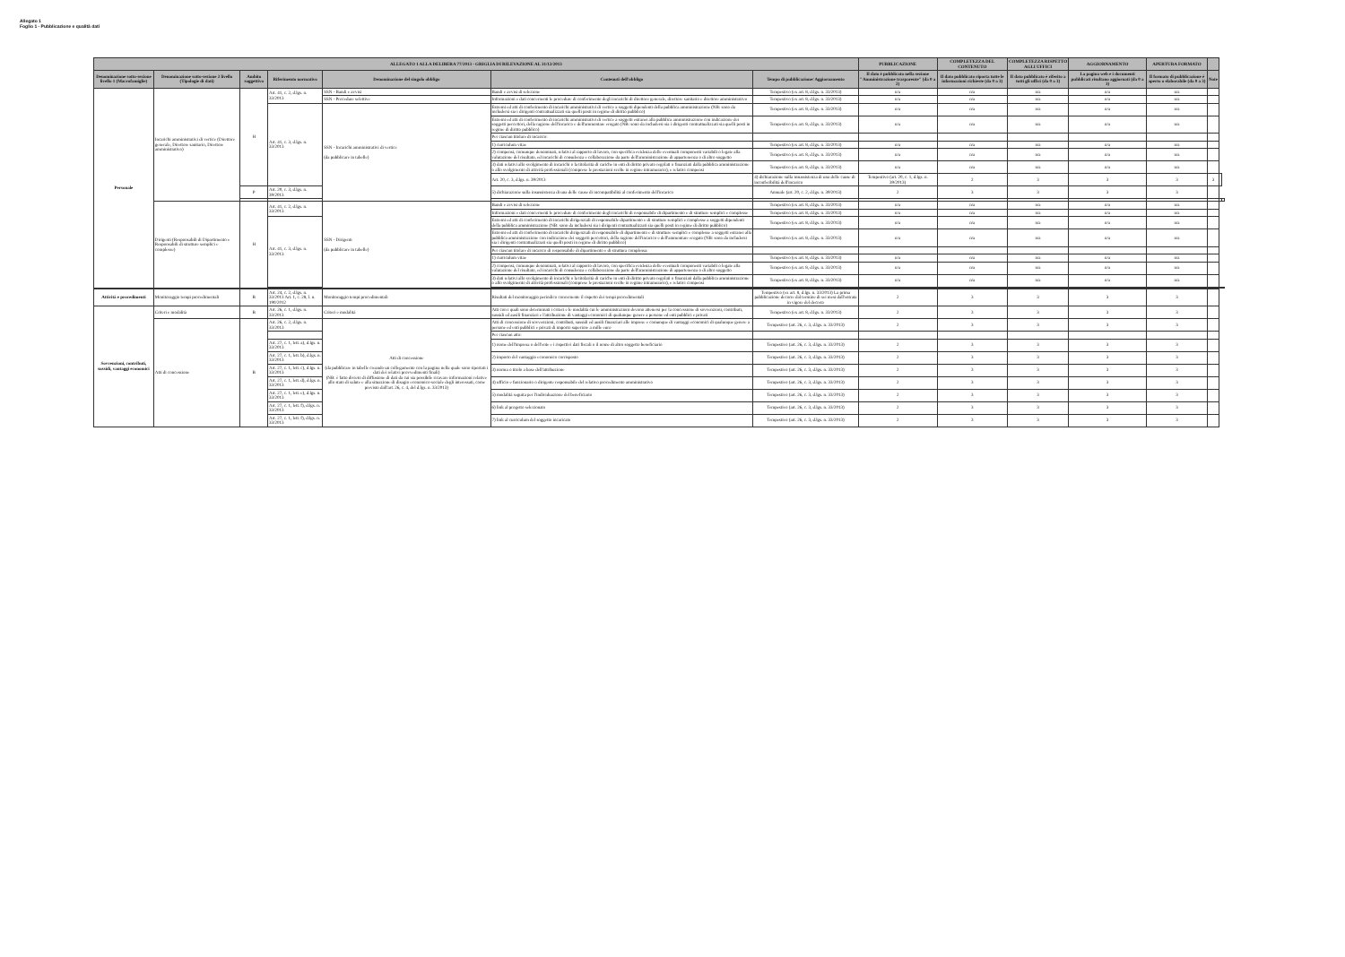Allegato 1
Foglio 1 - Pubblicazione e qualità dati
| ALLEGATO 1 ALLA DELIBERA 77/2013 - GRIGLIA DI RILEVAZIONE AL 31/12/2013 | | | | | | | PUBBLICAZIONE | COMPLETEZZA DEL CONTENUTO | COMPLETEZZA RISPETTO AGLI UFFICI | AGGIORNAMENTO | APERTURA FORMATO | | | |
| --- | --- | --- | --- | --- | --- | --- | --- | --- | --- | --- | --- | --- | --- | --- |
| Denominazione sotto-sezione livello 1 (Macrofamiglie) | Denominazione sotto-sezione 2 livello (Tipologie di dati) | Ambito soggettivo | Riferimento normativo | Denominazione del singolo obbligo | Contenuti dell'obbligo | Tempo di pubblicazione/ Aggiornamento | Il dato è pubblicato nella sezione "Amministrazione trasparente" (da 0 a 2) | Il dato pubblicato riporta tutte le informazioni richieste (da 0 a 3) | Il dato pubblicato è riferito a tutti gli uffici (da 0 a 3) | La pagina web e i documenti pubblicati risultano aggiornati (da 0 a 3) | Il formato di pubblicazione è aperto o elaborabile (da 0 a 3) | Note | | |
| Personale | Incarichi amministrativi di vertice (Direttore generale, Direttore sanitario, Direttore amministrativo) | H | Art. 41, c. 2, d.lgs. n. 33/2013 | SSN - Bandi e avvisi | Bandi e avvisi di selezione | Tempestivo (ex art. 8, d.lgs. n. 33/2013) | n/a | n/a | n/a | n/a | n/a | | | |
| | | | | SSN - Procedure selettive | Informazioni e dati concernenti le procedure di conferimento degli incarichi di direttore generale, direttore sanitario e direttore amministrativo | Tempestivo (ex art. 8, d.lgs. n. 33/2013) | n/a | n/a | n/a | n/a | n/a | | | |
| | | | Art. 41, c. 3, d.lgs. n. 33/2013 | SSN - Incarichi amministrativi di vertice (da pubblicare in tabelle) | Estremi ed atti di conferimento di incarichi amministrativi di vertice a soggetti dipendenti della pubblica amministrazione (NB: sono da includersi sia i dirigenti contrattualizzati sia quelli posti in regime di diritto pubblico) | Tempestivo (ex art. 8, d.lgs. n. 33/2013) | n/a | n/a | n/a | n/a | n/a | | | |
| | | | | | Estremi ed atti di conferimento di incarichi amministrativi di vertice a soggetti estranei alla pubblica amministrazione con indicazione dei soggetti percettori, della ragione dell'incarico e dell'ammontare erogato (NB: sono da includersi sia i dirigenti contrattualizzati sia quelli posti in regime di diritto pubblico) | Tempestivo (ex art. 8, d.lgs. n. 33/2013) | n/a | n/a | n/a | n/a | n/a | | | |
| | | | | | Per ciascun titolare di incarico: | | | | | | | | | |
| | | | | | 1) curriculum vitae | Tempestivo (ex art. 8, d.lgs. n. 33/2013) | n/a | n/a | n/a | n/a | n/a | | | |
| | | | | | 2) compensi, comunque denominati, relativi al rapporto di lavoro, con specifica evidenza delle eventuali componenti variabili o legate alla valutazione del risultato, ed incarichi di consulenza e collaborazione da parte dell'amministrazione di appartenenza o di altro soggetto | Tempestivo (ex art. 8, d.lgs. n. 33/2013) | n/a | n/a | n/a | n/a | n/a | | | |
| | | | | | 3) dati relativi allo svolgimento di incarichi o la titolarità di cariche in enti di diritto privato regolati o finanziati dalla pubblica amministrazione o allo svolgimento di attività professionali (comprese le prestazioni svolte in regime intramurario), e relativi compensi | Tempestivo (ex art. 8, d.lgs. n. 33/2013) | n/a | n/a | n/a | n/a | n/a | | | |
| | | | | | Art. 20, c. 3, d.lgs. n. 39/2013 | 4) dichiarazione sulla insussistenza di una delle cause di inconferibilità dell'incarico | Tempestivo (art. 20, c. 1, d.lgs. n. 39/2013) | 2 | 3 | 3 | 3 | 3 | | |
| | | P | Art. 20, c. 3, d.lgs. n. 39/2013 | | 5) dichiarazione sulla insussistenza di una delle cause di incompatibilità al conferimento dell'incarico | Annuale (art. 20, c. 2, d.lgs. n. 39/2013) | 2 | 3 | 3 | 3 | 3 | | | |
| | Dirigenti (Responsabili di Dipartimento e Responsabili di strutture semplici e complesse) | H | Art. 41, c. 2, d.lgs. n. 33/2013 | SSN - Dirigenti (da pubblicare in tabelle) | Bandi e avvisi di selezione | Tempestivo (ex art. 8, d.lgs. n. 33/2013) | n/a | n/a | n/a | n/a | n/a | | | |
| | | | | | Informazioni e dati concernenti le procedure di conferimento degli incarichi di responsabile di dipartimento e di strutture semplici e complesse | Tempestivo (ex art. 8, d.lgs. n. 33/2013) | n/a | n/a | n/a | n/a | n/a | | | |
| | | | Art. 41, c. 3, d.lgs. n. 33/2013 | | Estremi ed atti di conferimento di incarichi dirigenziali di responsabile dipartimento e di strutture semplici e complesse a soggetti dipendenti della pubblica amministrazione (NB: sono da includersi sia i dirigenti contrattualizzati sia quelli posti in regime di diritto pubblico) | Tempestivo (ex art. 8, d.lgs. n. 33/2013) | n/a | n/a | n/a | n/a | n/a | | | |
| | | | | | Estremi ed atti di conferimento di incarichi dirigenziali di responsabile di dipartimento e di strutture semplici e complesse a soggetti estranei alla pubblica amministrazione con indicazione dei soggetti percettori, della ragione dell'incarico e dell'ammontare erogato (NB: sono da includersi sia i dirigenti contrattualizzati sia quelli posti in regime di diritto pubblico) | Tempestivo (ex art. 8, d.lgs. n. 33/2013) | n/a | n/a | n/a | n/a | n/a | | | |
| | | | | | Per ciascun titolare di incarico di responsabile di dipartimento e di struttura complessa: | | | | | | | | | |
| | | | | | 1) curriculum vitae | Tempestivo (ex art. 8, d.lgs. n. 33/2013) | n/a | n/a | n/a | n/a | n/a | | | |
| | | | | | 2) compensi, comunque denominati, relativi al rapporto di lavoro, con specifica evidenza delle eventuali componenti variabili o legate alla valutazione del risultato, ed incarichi di consulenza e collaborazione da parte dell'amministrazione di appartenenza o di altro soggetto | Tempestivo (ex art. 8, d.lgs. n. 33/2013) | n/a | n/a | n/a | n/a | n/a | | | |
| | | | | | 3) dati relativi allo svolgimento di incarichi o la titolarità di cariche in enti di diritto privato regolati o finanziati dalla pubblica amministrazione o allo svolgimento di attività professionali (comprese le prestazioni svolte in regime intramurario), e relativi compensi | Tempestivo (ex art. 8, d.lgs. n. 33/2013) | n/a | n/a | n/a | n/a | n/a | | | |
| Attività e procedimenti | Monitoraggio tempi procedimentali | B | Art. 24, c. 2, d.lgs. n. 33/2013 Art. 1, c. 28, l. n. 190/2012 | Monitoraggio tempi procedimentali | Risultati del monitoraggio periodico concernente il rispetto dei tempi procedimentali | Tempestivo (ex art. 8, d.lgs. n. 33/2013) La prima pubblicazione decorre dal termine di sei mesi dall'entrata in vigore del decreto | 2 | 3 | 3 | 3 | 3 | | | |
| Sovvenzioni, contributi, sussidi, vantaggi economici | Criteri e modalità | B | Art. 26, c. 1, d.lgs. n. 33/2013 | Criteri e modalità | Atti con i quali sono determinati i criteri e le modalità cui le amministrazioni devono attenersi per la concessione di sovvenzioni, contributi, sussidi ed ausili finanziari e l'attribuzione di vantaggi economici di qualunque genere a persone ed enti pubblici e privati | Tempestivo (ex art. 8, d.lgs. n. 33/2013) | 2 | 3 | 3 | 3 | 3 | | | |
| | Atti di concessione | B | Art. 26, c. 2, d.lgs. n. 33/2013 | Atti di concessione (da pubblicare in tabelle creando un collegamento con la pagina nella quale sono riportati i dati dei relativi provvedimenti finali) (NB: è fatto divieto di diffusione di dati da cui sia possibile ricavare informazioni relative allo stato di salute e alla situazione di disagio economico-sociale degli interessati, come previsto dall'art. 26, c. 4, del d.lgs. n. 33/2013) | Atti di concessione di sovvenzioni, contributi, sussidi ed ausili finanziari alle imprese e comunque di vantaggi economici di qualunque genere a persone ed enti pubblici e privati di importo superiore a mille euro | Tempestivo (art. 26, c. 3, d.lgs. n. 33/2013) | 2 | 3 | 3 | 3 | 3 | | | |
| | | | | | Per ciascun atto: | | | | | | | | | |
| | | | Art. 27, c. 1, lett. a), d.lgs. n. 33/2013 | | 1) nome dell'impresa o dell'ente e i rispettivi dati fiscali o il nome di altro soggetto beneficiario | Tempestivo (art. 26, c. 3, d.lgs. n. 33/2013) | 2 | 3 | 3 | 3 | 3 | | | |
| | | | Art. 27, c. 1, lett. b), d.lgs. n. 33/2013 | | 2) importo del vantaggio economico corrisposto | Tempestivo (art. 26, c. 3, d.lgs. n. 33/2013) | 2 | 3 | 3 | 3 | 3 | | | |
| | | | Art. 27, c. 1, lett. c), d.lgs. n. 33/2013 | | 3) norma o titolo a base dell'attribuzione | Tempestivo (art. 26, c. 3, d.lgs. n. 33/2013) | 2 | 3 | 3 | 3 | 3 | | | |
| | | | Art. 27, c. 1, lett. d), d.lgs. n. 33/2013 | | 4) ufficio e funzionario o dirigente responsabile del relativo procedimento amministrativo | Tempestivo (art. 26, c. 3, d.lgs. n. 33/2013) | 2 | 3 | 3 | 3 | 3 | | | |
| | | | Art. 27, c. 1, lett. e), d.lgs. n. 33/2013 | | 5) modalità seguita per l'individuazione del beneficiario | Tempestivo (art. 26, c. 3, d.lgs. n. 33/2013) | 2 | 3 | 3 | 3 | 3 | | | |
| | | | Art. 27, c. 1, lett. f), d.lgs. n. 33/2013 | | 6) link al progetto selezionato | Tempestivo (art. 26, c. 3, d.lgs. n. 33/2013) | 2 | 3 | 3 | 3 | 3 | | | |
| | | | Art. 27, c. 1, lett. f), d.lgs. n. 33/2013 | | 7) link al curriculum del soggetto incaricato | Tempestivo (art. 26, c. 3, d.lgs. n. 33/2013) | 2 | 3 | 3 | 3 | 3 | | | |